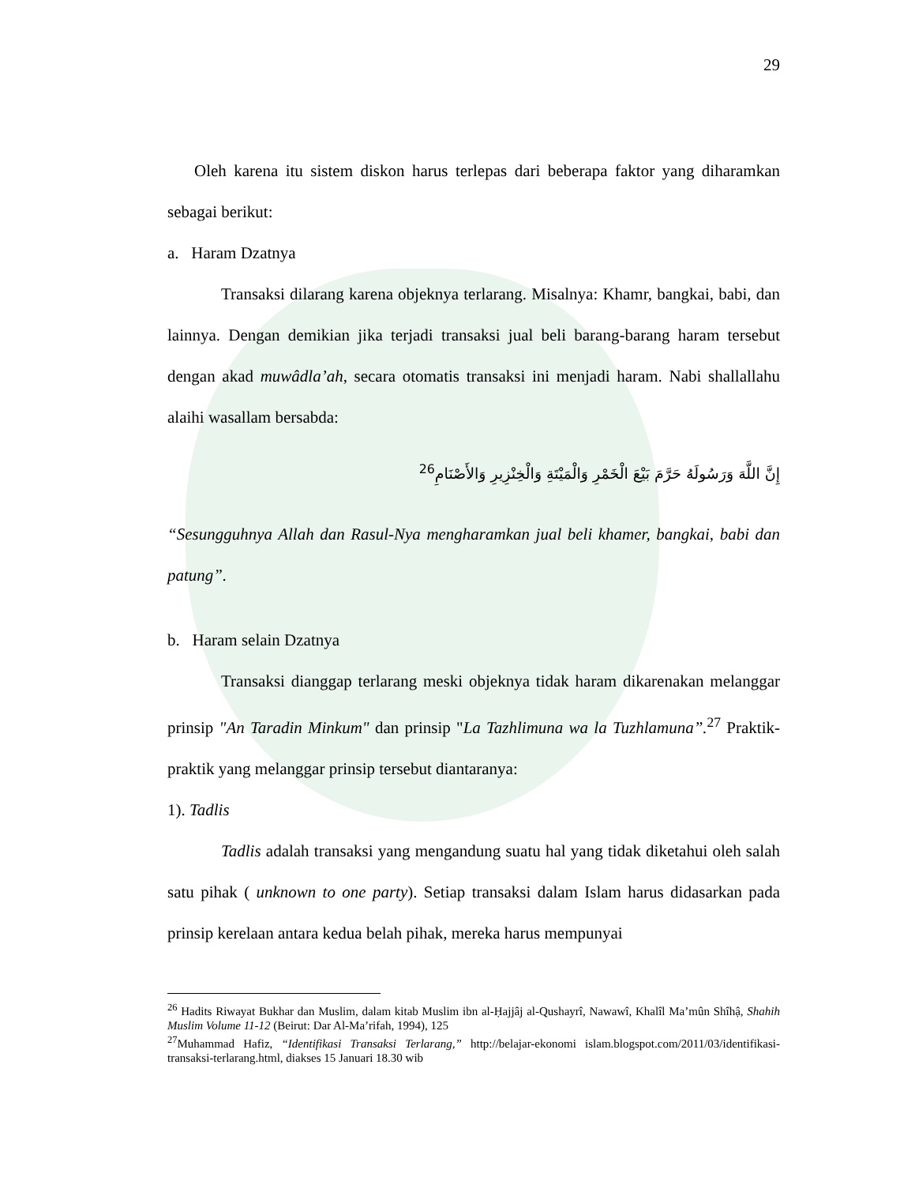29
Oleh karena itu sistem diskon harus terlepas dari beberapa faktor yang diharamkan sebagai berikut:
a. Haram Dzatnya
Transaksi dilarang karena objeknya terlarang. Misalnya: Khamr, bangkai, babi, dan lainnya. Dengan demikian jika terjadi transaksi jual beli barang-barang haram tersebut dengan akad muwâdla’ah, secara otomatis transaksi ini menjadi haram. Nabi shallallahu alaihi wasallam bersabda:
إِنَّ اللَّهَ وَرَسُولَهُ حَرَّمَ بَيْعَ الْخَمْرِ وَالْمَيْتَةِ وَالْخِنْزِيرِ وَالأَصْنَامِ<sup>26</sup>
“Sesungguhnya Allah dan Rasul-Nya mengharamkan jual beli khamer, bangkai, babi dan patung”.
b. Haram selain Dzatnya
Transaksi dianggap terlarang meski objeknya tidak haram dikarenakan melanggar prinsip "An Taradin Minkum" dan prinsip "La Tazhlimuna wa la Tuzhlamuna”.<sup>27</sup> Praktik-praktik yang melanggar prinsip tersebut diantaranya:
1). Tadlis
Tadlis adalah transaksi yang mengandung suatu hal yang tidak diketahui oleh salah satu pihak ( unknown to one party). Setiap transaksi dalam Islam harus didasarkan pada prinsip kerelaan antara kedua belah pihak, mereka harus mempunyai
<sup>26</sup> Hadits Riwayat Bukhar dan Muslim, dalam kitab Muslim ibn al-Ḥajjâj al-Qushayrî, Nawawî, Khalîl Ma’mûn Shîhậ, Shahih Muslim Volume 11-12 (Beirut: Dar Al-Ma’rifah, 1994), 125
<sup>27</sup> Muhammad Hafiz, “Identifikasi Transaksi Terlarang,” http://belajar-ekonomi islam.blogspot.com/2011/03/identifikasi-transaksi-terlarang.html, diakses 15 Januari 18.30 wib